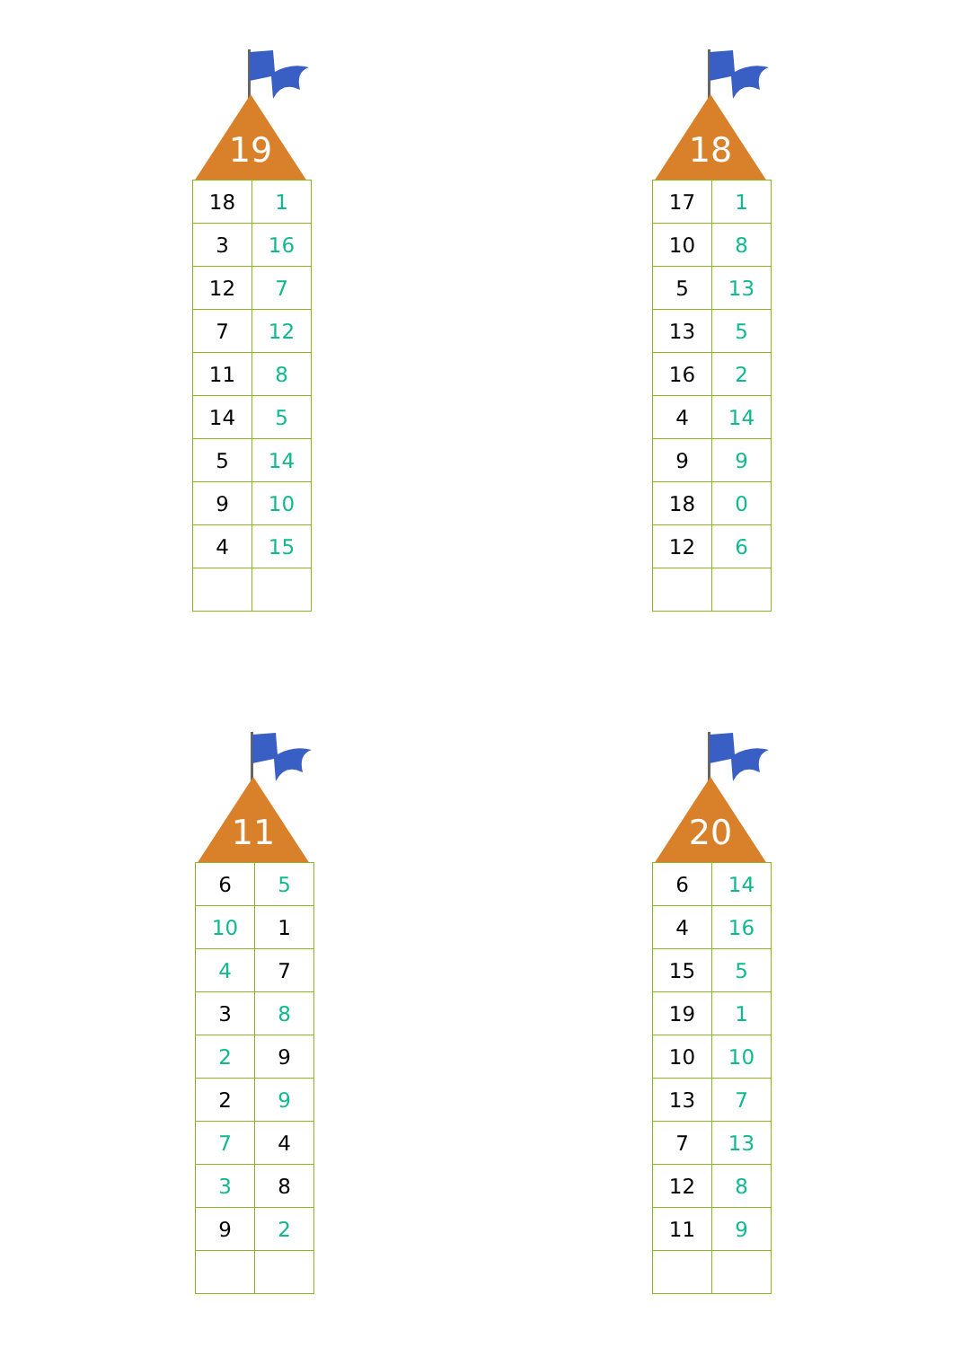19
| 18 | 1 |
| 3 | 16 |
| 12 | 7 |
| 7 | 12 |
| 11 | 8 |
| 14 | 5 |
| 5 | 14 |
| 9 | 10 |
| 4 | 15 |
18
| 17 | 1 |
| 10 | 8 |
| 5 | 13 |
| 13 | 5 |
| 16 | 2 |
| 4 | 14 |
| 9 | 9 |
| 18 | 0 |
| 12 | 6 |
11
| 6 | 5 |
| 10 | 1 |
| 4 | 7 |
| 3 | 8 |
| 2 | 9 |
| 2 | 9 |
| 7 | 4 |
| 3 | 8 |
| 9 | 2 |
20
| 6 | 14 |
| 4 | 16 |
| 15 | 5 |
| 19 | 1 |
| 10 | 10 |
| 13 | 7 |
| 7 | 13 |
| 12 | 8 |
| 11 | 9 |